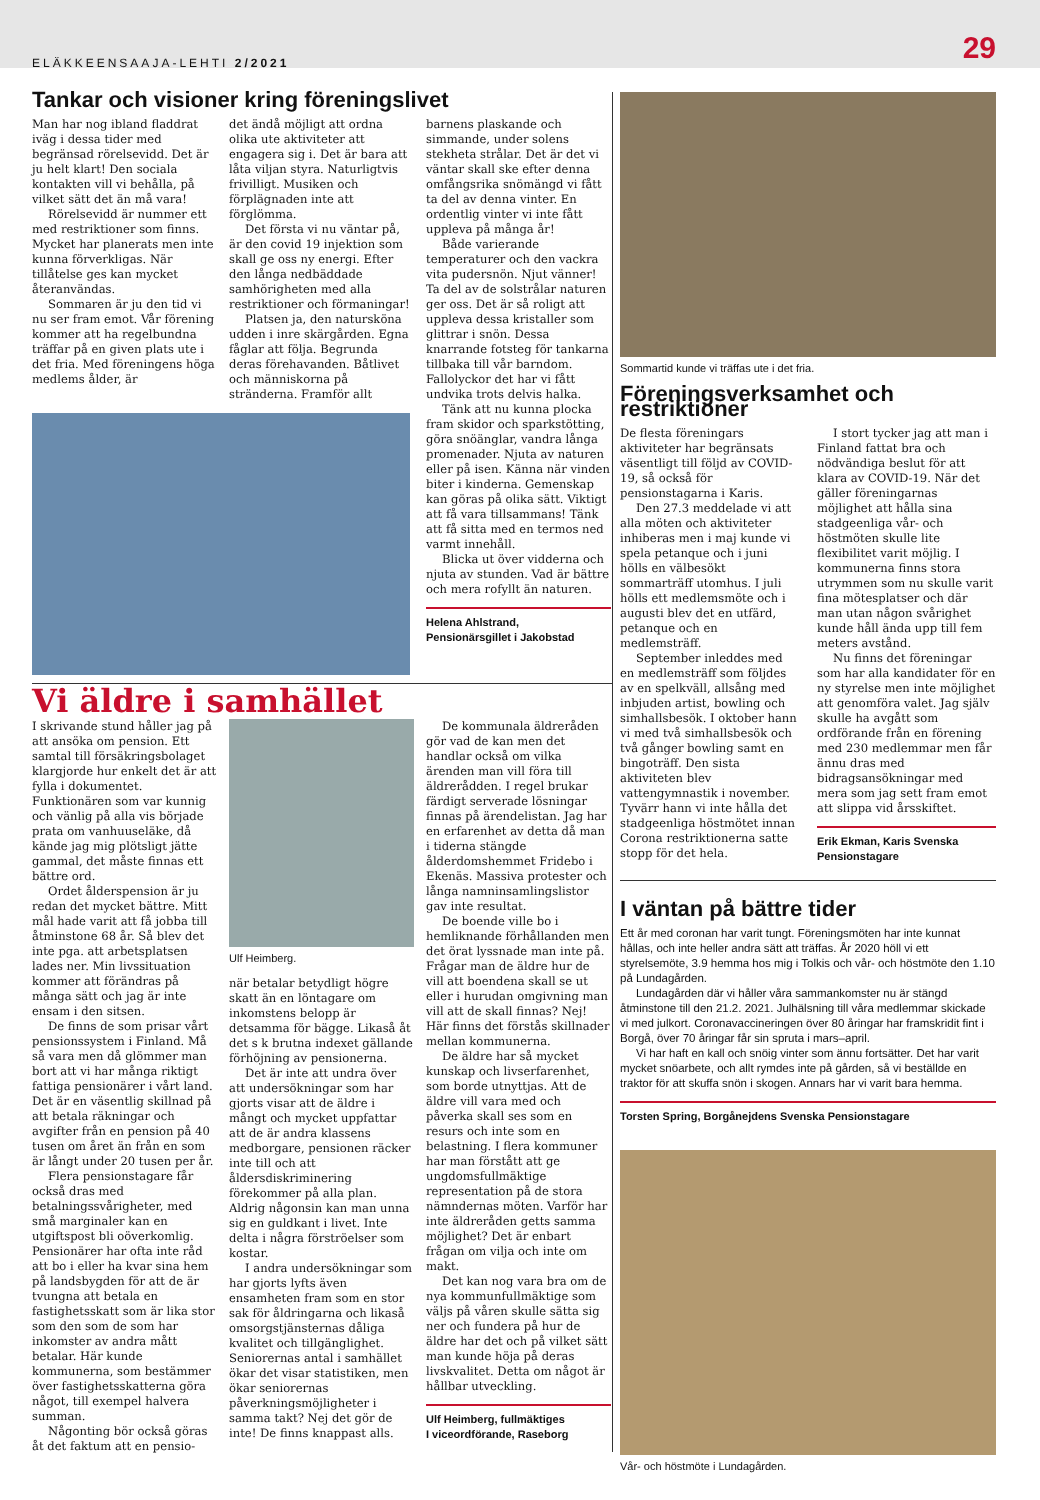ELÄKKEENSAAJA-LEHTI 2/2021 29
Tankar och visioner kring föreningslivet
Man har nog ibland fladdrat iväg i dessa tider med begränsad rörelsevidd. Det är ju helt klart! Den sociala kontakten vill vi behålla, på vilket sätt det än må vara!
Rörelsevidd är nummer ett med restriktioner som finns. Mycket har planerats men inte kunna förverkligas. När tillåtelse ges kan mycket återanvändas.
Sommaren är ju den tid vi nu ser fram emot. Vår förening kommer att ha regelbundna träffar på en given plats ute i det fria. Med föreningens höga medlems ålder, är
det ändå möjligt att ordna olika ute aktiviteter att engagera sig i. Det är bara att låta viljan styra. Naturligtvis frivilligt. Musiken och förplägnaden inte att förglömma.
Det första vi nu väntar på, är den covid 19 injektion som skall ge oss ny energi. Efter den långa nedbäddade samhörigheten med alla restriktioner och förmaningar!
Platsen ja, den natursköna udden i inre skärgården. Egna fåglar att följa. Begrunda deras förehavanden. Båtlivet och människorna på stränderna. Framför allt
barnens plaskande och simmande, under solens stekheta strålar. Det är det vi väntar skall ske efter denna omfångsrika snömängd vi fått ta del av denna vinter. En ordentlig vinter vi inte fått uppleva på många år!
Både varierande temperaturer och den vackra vita pudersnön. Njut vänner! Ta del av de solstrålar naturen ger oss. Det är så roligt att uppleva dessa kristaller som glittrar i snön. Dessa knarrande fotsteg för tankarna tillbaka till vår barndom. Fallolyckor det har vi fått undvika trots delvis halka.
Tänk att nu kunna plocka fram skidor och sparkstötting, göra snöänglar, vandra långa promenader. Njuta av naturen eller på isen. Känna när vinden biter i kinderna. Gemenskap kan göras på olika sätt. Viktigt att få vara tillsammans! Tänk att få sitta med en termos ned varmt innehåll.
Blicka ut över vidderna och njuta av stunden. Vad är bättre och mera rofyllt än naturen.
Helena Ahlstrand,
Pensionärsgillet i Jakobstad
Vi äldre i samhället
I skrivande stund håller jag på att ansöka om pension. Ett samtal till försäkringsbolaget klargjorde hur enkelt det är att fylla i dokumentet. Funktionären som var kunnig och vänlig på alla vis började prata om vanhuuseläke, då kände jag mig plötsligt jätte gammal, det måste finnas ett bättre ord.
Ordet ålderspension är ju redan det mycket bättre. Mitt mål hade varit att få jobba till åtminstone 68 år. Så blev det inte pga. att arbetsplatsen lades ner. Min livssituation kommer att förändras på många sätt och jag är inte ensam i den sitsen.
De finns de som prisar vårt pensionssystem i Finland. Må så vara men då glömmer man bort att vi har många riktigt fattiga pensionärer i vårt land. Det är en väsentlig skillnad på att betala räkningar och avgifter från en pension på 40 tusen om året än från en som är långt under 20 tusen per år.
Flera pensionstagare får också dras med betalningssvårigheter, med små marginaler kan en utgiftspost bli oöverkomlig. Pensionärer har ofta inte råd att bo i eller ha kvar sina hem på landsbygden för att de är tvungna att betala en fastighetsskatt som är lika stor som den som de som har inkomster av andra mått betalar. Här kunde kommunerna, som bestämmer över fastighetsskatterna göra något, till exempel halvera summan.
Någonting bör också göras åt det faktum att en pensio-
Ulf Heimberg.
när betalar betydligt högre skatt än en löntagare om inkomstens belopp är detsamma för bägge. Likaså åt det s k brutna indexet gällande förhöjning av pensionerna.
Det är inte att undra över att undersökningar som har gjorts visar att de äldre i mångt och mycket uppfattar att de är andra klassens medborgare, pensionen räcker inte till och att åldersdiskriminering förekommer på alla plan. Aldrig någonsin kan man unna sig en guldkant i livet. Inte delta i några förströelser som kostar.
I andra undersökningar som har gjorts lyfts även ensamheten fram som en stor sak för åldringarna och likaså omsorgstjänsternas dåliga kvalitet och tillgänglighet. Seniorernas antal i samhället ökar det visar statistiken, men ökar seniorernas påverkningsmöjligheter i samma takt? Nej det gör de inte! De finns knappast alls.
De kommunala äldreråden gör vad de kan men det handlar också om vilka ärenden man vill föra till äldrerådden. I regel brukar färdigt serverade lösningar finnas på ärendelistan. Jag har en erfarenhet av detta då man i tiderna stängde ålderdomshemmet Fridebo i Ekenäs. Massiva protester och långa namninsamlingslistor gav inte resultat.
De boende ville bo i hemliknande förhållanden men det örat lyssnade man inte på. Frågar man de äldre hur de vill att boendena skall se ut eller i hurudan omgivning man vill att de skall finnas? Nej! Här finns det förstås skillnader mellan kommunerna.
De äldre har så mycket kunskap och livserfarenhet, som borde utnyttjas. Att de äldre vill vara med och påverka skall ses som en resurs och inte som en belastning. I flera kommuner har man förstått att ge ungdomsfullmäktige representation på de stora nämndernas möten. Varför har inte äldreråden getts samma möjlighet? Det är enbart frågan om vilja och inte om makt.
Det kan nog vara bra om de nya kommunfullmäktige som väljs på våren skulle sätta sig ner och fundera på hur de äldre har det och på vilket sätt man kunde höja på deras livskvalitet. Detta om något är hållbar utveckling.
Ulf Heimberg, fullmäktiges
I viceordförande, Raseborg
Sommartid kunde vi träffas ute i det fria.
Föreningsverksamhet och restriktioner
De flesta föreningars aktiviteter har begränsats väsentligt till följd av COVID-19, så också för pensionstagarna i Karis.
Den 27.3 meddelade vi att alla möten och aktiviteter inhiberas men i maj kunde vi spela petanque och i juni hölls en välbesökt sommarträff utomhus. I juli hölls ett medlemsmöte och i augusti blev det en utfärd, petanque och en medlemsträff.
September inleddes med en medlemsträff som följdes av en spelkväll, allsång med inbjuden artist, bowling och simhallsbesök. I oktober hann vi med två simhallsbesök och två gånger bowling samt en bingoträff. Den sista aktiviteten blev vattengymnastik i november. Tyvärr hann vi inte hålla det stadgeenliga höstmötet innan Corona restriktionerna satte stopp för det hela.
I stort tycker jag att man i Finland fattat bra och nödvändiga beslut för att klara av COVID-19. När det gäller föreningarnas möjlighet att hålla sina stadgeenliga vår- och höstmöten skulle lite flexibilitet varit möjlig. I kommunerna finns stora utrymmen som nu skulle varit fina mötesplatser och där man utan någon svårighet kunde håll ända upp till fem meters avstånd.
Nu finns det föreningar som har alla kandidater för en ny styrelse men inte möjlighet att genomföra valet. Jag själv skulle ha avgått som ordförande från en förening med 230 medlemmar men får ännu dras med bidragsansökningar med mera som jag sett fram emot att slippa vid årsskiftet.
Erik Ekman, Karis Svenska
Pensionstagare
I väntan på bättre tider
Ett år med coronan har varit tungt. Föreningsmöten har inte kunnat hållas, och inte heller andra sätt att träffas. År 2020 höll vi ett styrelsemöte, 3.9 hemma hos mig i Tolkis och vår- och höstmöte den 1.10 på Lundagården.
Lundagården där vi håller våra sammankomster nu är stängd åtminstone till den 21.2. 2021. Julhälsning till våra medlemmar skickade vi med julkort. Coronavaccineringen över 80 åringar har framskridit fint i Borgå, över 70 åringar får sin spruta i mars–april.
Vi har haft en kall och snöig vinter som ännu fortsätter. Det har varit mycket snöarbete, och allt rymdes inte på gården, så vi beställde en traktor för att skuffa snön i skogen. Annars har vi varit bara hemma.
Torsten Spring, Borgånejdens Svenska Pensionstagare
Vår- och höstmöte i Lundagården.